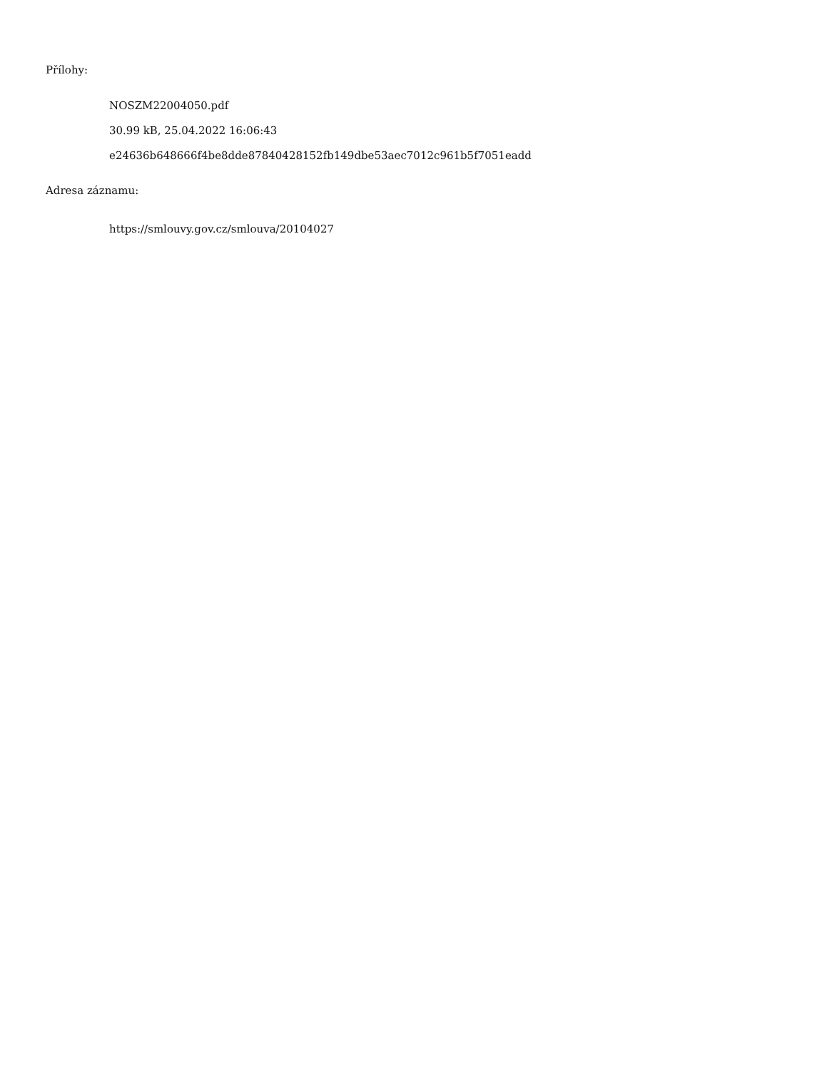Přílohy:
NOSZM22004050.pdf
30.99 kB, 25.04.2022 16:06:43
e24636b648666f4be8dde87840428152fb149dbe53aec7012c961b5f7051eadd
Adresa záznamu:
https://smlouvy.gov.cz/smlouva/20104027